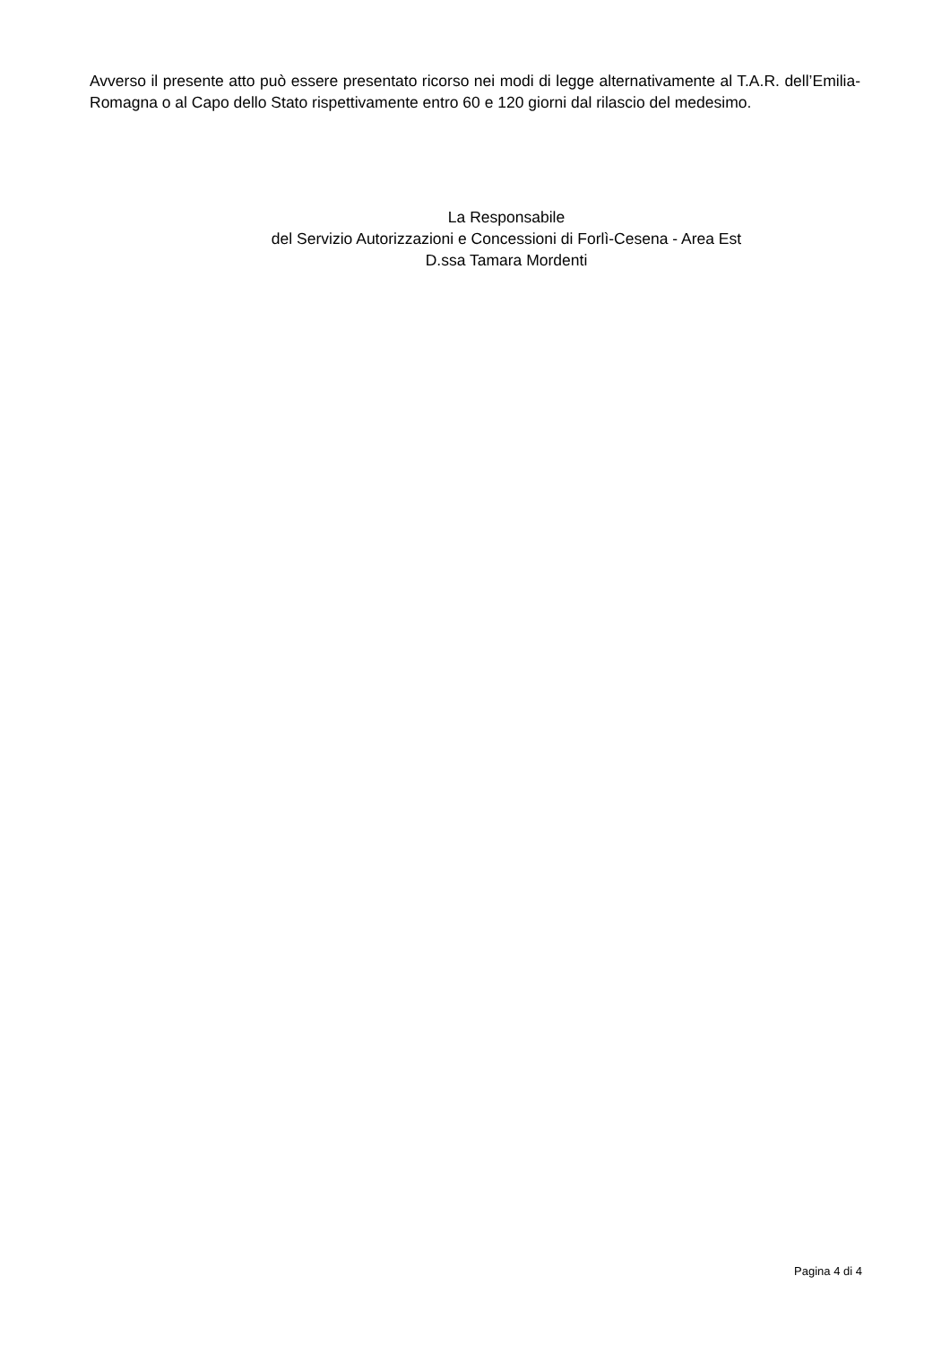Avverso il presente atto può essere presentato ricorso nei modi di legge alternativamente al T.A.R. dell’Emilia-Romagna o al Capo dello Stato rispettivamente entro 60 e 120 giorni dal rilascio del medesimo.
La Responsabile
del Servizio Autorizzazioni e Concessioni di Forlì-Cesena - Area Est
D.ssa Tamara Mordenti
Pagina 4 di 4